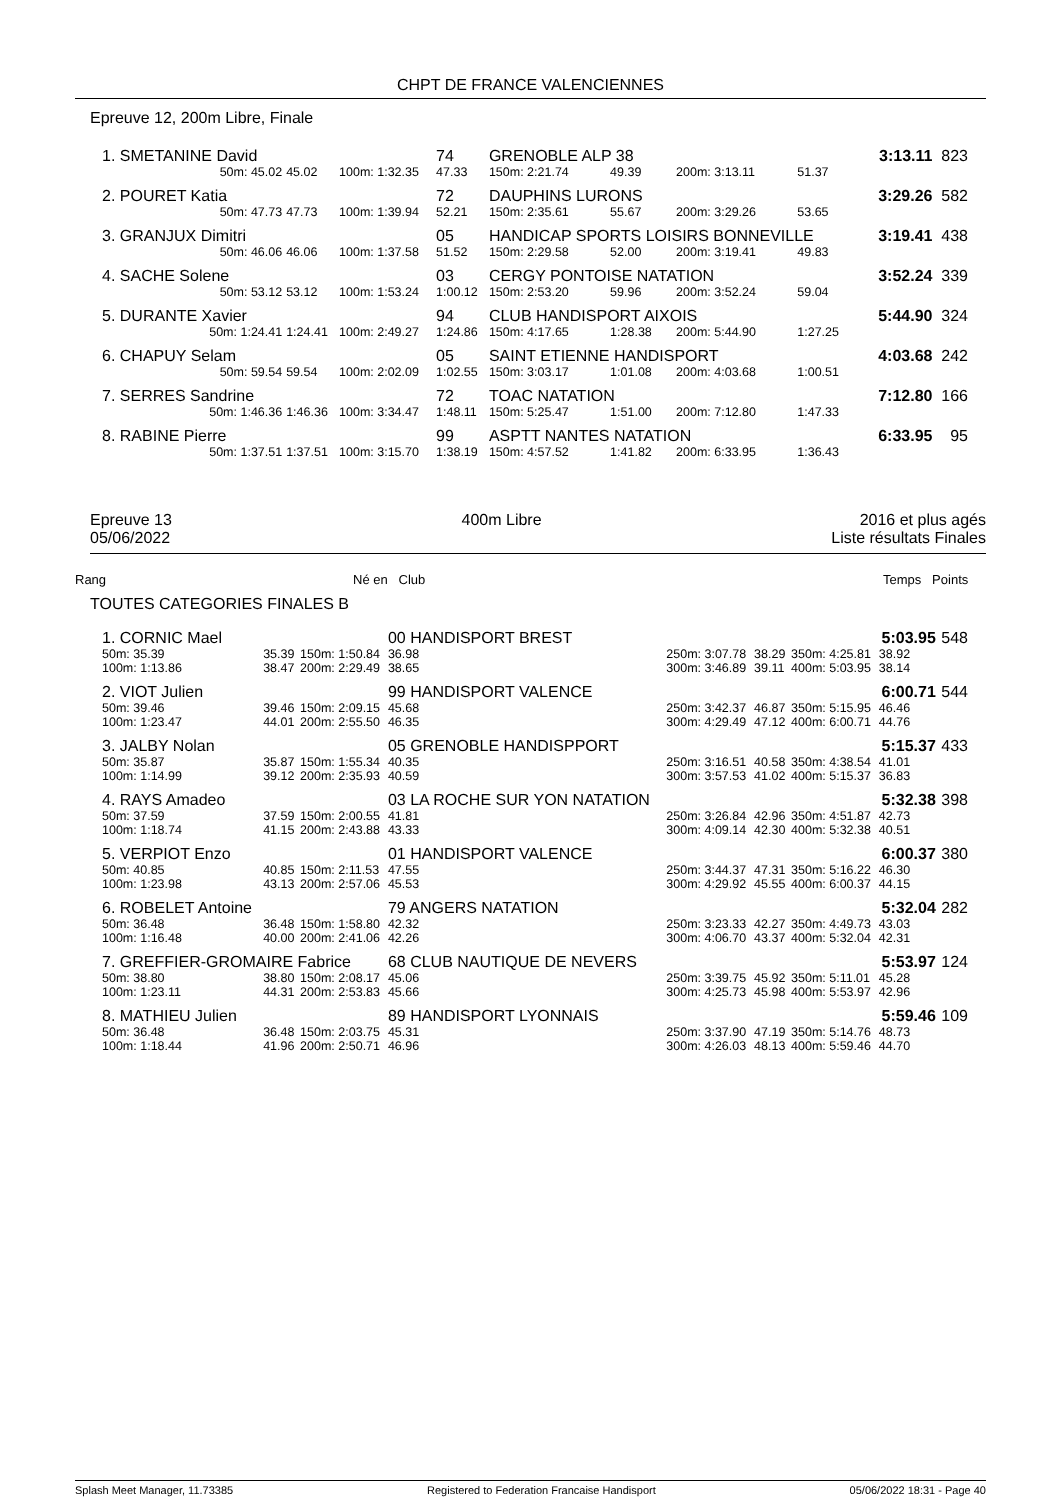CHPT DE FRANCE VALENCIENNES
Epreuve 12, 200m Libre, Finale
| 1. SMETANINE David | | | 74 | GRENOBLE ALP 38 | | | | | 3:13.11 | 823 |
| 50m: 45.02 | 45.02 | 100m: 1:32.35 | 47.33 | 150m: 2:21.74 | 49.39 | 200m: 3:13.11 | 51.37 | | | |
| 2. POURET Katia | | | 72 | DAUPHINS LURONS | | | | | 3:29.26 | 582 |
| 50m: 47.73 | 47.73 | 100m: 1:39.94 | 52.21 | 150m: 2:35.61 | 55.67 | 200m: 3:29.26 | 53.65 | | | |
| 3. GRANJUX Dimitri | | | 05 | HANDICAP SPORTS LOISIRS BONNEVILLE | | | | | 3:19.41 | 438 |
| 50m: 46.06 | 46.06 | 100m: 1:37.58 | 51.52 | 150m: 2:29.58 | 52.00 | 200m: 3:19.41 | 49.83 | | | |
| 4. SACHE Solene | | | 03 | CERGY PONTOISE NATATION | | | | | 3:52.24 | 339 |
| 50m: 53.12 | 53.12 | 100m: 1:53.24 | 1:00.12 | 150m: 2:53.20 | 59.96 | 200m: 3:52.24 | 59.04 | | | |
| 5. DURANTE Xavier | | | 94 | CLUB HANDISPORT AIXOIS | | | | | 5:44.90 | 324 |
| 50m: 1:24.41 | 1:24.41 | 100m: 2:49.27 | 1:24.86 | 150m: 4:17.65 | 1:28.38 | 200m: 5:44.90 | 1:27.25 | | | |
| 6. CHAPUY Selam | | | 05 | SAINT ETIENNE HANDISPORT | | | | | 4:03.68 | 242 |
| 50m: 59.54 | 59.54 | 100m: 2:02.09 | 1:02.55 | 150m: 3:03.17 | 1:01.08 | 200m: 4:03.68 | 1:00.51 | | | |
| 7. SERRES Sandrine | | | 72 | TOAC NATATION | | | | | 7:12.80 | 166 |
| 50m: 1:46.36 | 1:46.36 | 100m: 3:34.47 | 1:48.11 | 150m: 5:25.47 | 1:51.00 | 200m: 7:12.80 | 1:47.33 | | | |
| 8. RABINE Pierre | | | 99 | ASPTT NANTES NATATION | | | | | 6:33.95 | 95 |
| 50m: 1:37.51 | 1:37.51 | 100m: 3:15.70 | 1:38.19 | 150m: 4:57.52 | 1:41.82 | 200m: 6:33.95 | 1:36.43 | | | |
Epreuve 13
05/06/2022
400m Libre 2016 et plus agés
Liste résultats Finales
Rang Né en Club Temps Points
TOUTES CATEGORIES FINALES B
| 1. CORNIC Mael | | | 00 HANDISPORT BREST | | | | 5:03.95 | 548 |
| 50m: 35.39 100m: 1:13.86 | 35.39 38.47 | 150m: 1:50.84 200m: 2:29.49 | 36.98 38.65 | 250m: 3:07.78 300m: 3:46.89 | 38.29 39.11 | 350m: 4:25.81 400m: 5:03.95 | 38.92 38.14 | |
| 2. VIOT Julien | | | 99 HANDISPORT VALENCE | | | | 6:00.71 | 544 |
| 50m: 39.46 100m: 1:23.47 | 39.46 44.01 | 150m: 2:09.15 200m: 2:55.50 | 45.68 46.35 | 250m: 3:42.37 300m: 4:29.49 | 46.87 47.12 | 350m: 5:15.95 400m: 6:00.71 | 46.46 44.76 | |
| 3. JALBY Nolan | | | 05 GRENOBLE HANDISPPORT | | | | 5:15.37 | 433 |
| 50m: 35.87 100m: 1:14.99 | 35.87 39.12 | 150m: 1:55.34 200m: 2:35.93 | 40.35 40.59 | 250m: 3:16.51 300m: 3:57.53 | 40.58 41.02 | 350m: 4:38.54 400m: 5:15.37 | 41.01 36.83 | |
| 4. RAYS Amadeo | | | 03 LA ROCHE SUR YON NATATION | | | | 5:32.38 | 398 |
| 50m: 37.59 100m: 1:18.74 | 37.59 41.15 | 150m: 2:00.55 200m: 2:43.88 | 41.81 43.33 | 250m: 3:26.84 300m: 4:09.14 | 42.96 42.30 | 350m: 4:51.87 400m: 5:32.38 | 42.73 40.51 | |
| 5. VERPIOT Enzo | | | 01 HANDISPORT VALENCE | | | | 6:00.37 | 380 |
| 50m: 40.85 100m: 1:23.98 | 40.85 43.13 | 150m: 2:11.53 200m: 2:57.06 | 47.55 45.53 | 250m: 3:44.37 300m: 4:29.92 | 47.31 45.55 | 350m: 5:16.22 400m: 6:00.37 | 46.30 44.15 | |
| 6. ROBELET Antoine | | | 79 ANGERS NATATION | | | | 5:32.04 | 282 |
| 50m: 36.48 100m: 1:16.48 | 36.48 40.00 | 150m: 1:58.80 200m: 2:41.06 | 42.32 42.26 | 250m: 3:23.33 300m: 4:06.70 | 42.27 43.37 | 350m: 4:49.73 400m: 5:32.04 | 43.03 42.31 | |
| 7. GREFFIER-GROMAIRE Fabrice | | | 68 CLUB NAUTIQUE DE NEVERS | | | | 5:53.97 | 124 |
| 50m: 38.80 100m: 1:23.11 | 38.80 44.31 | 150m: 2:08.17 200m: 2:53.83 | 45.06 45.66 | 250m: 3:39.75 300m: 4:25.73 | 45.92 45.98 | 350m: 5:11.01 400m: 5:53.97 | 45.28 42.96 | |
| 8. MATHIEU Julien | | | 89 HANDISPORT LYONNAIS | | | | 5:59.46 | 109 |
| 50m: 36.48 100m: 1:18.44 | 36.48 41.96 | 150m: 2:03.75 200m: 2:50.71 | 45.31 46.96 | 250m: 3:37.90 300m: 4:26.03 | 47.19 48.13 | 350m: 5:14.76 400m: 5:59.46 | 48.73 44.70 | |
Splash Meet Manager, 11.73385 Registered to Federation Francaise Handisport 05/06/2022 18:31 - Page 40